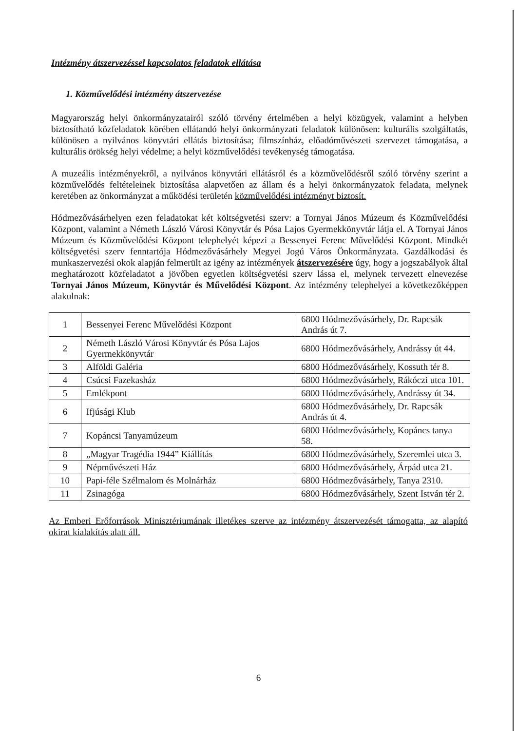Intézmény átszervezéssel kapcsolatos feladatok ellátása
1. Közművelődési intézmény átszervezése
Magyarország helyi önkormányzatairól szóló törvény értelmében a helyi közügyek, valamint a helyben biztosítható közfeladatok körében ellátandó helyi önkormányzati feladatok különösen: kulturális szolgáltatás, különösen a nyilvános könyvtári ellátás biztosítása; filmszínház, előadóművészeti szervezet támogatása, a kulturális örökség helyi védelme; a helyi közművelődési tevékenység támogatása.
A muzeális intézményekről, a nyilvános könyvtári ellátásról és a közművelődésről szóló törvény szerint a közművelődés feltételeinek biztosítása alapvetően az állam és a helyi önkormányzatok feladata, melynek keretében az önkormányzat a működési területén közművelődési intézményt biztosít.
Hódmezővásárhelyen ezen feladatokat két költségvetési szerv: a Tornyai János Múzeum és Közművelődési Központ, valamint a Németh László Városi Könyvtár és Pósa Lajos Gyermekkönyvtár látja el. A Tornyai János Múzeum és Közművelődési Központ telephelyét képezi a Bessenyei Ferenc Művelődési Központ. Mindkét költségvetési szerv fenntartója Hódmezővásárhely Megyei Jogú Város Önkormányzata. Gazdálkodási és munkaszervezési okok alapján felmerült az igény az intézmények átszervezésére úgy, hogy a jogszabályok által meghatározott közfeladatot a jövőben egyetlen költségvetési szerv lássa el, melynek tervezett elnevezése Tornyai János Múzeum, Könyvtár és Művelődési Központ. Az intézmény telephelyei a következőképpen alakulnak:
| 1 | Bessenyei Ferenc Művelődési Központ | 6800 Hódmezővásárhely, Dr. Rapcsák András út 7. |
| 2 | Németh László Városi Könyvtár és Pósa Lajos Gyermekkönyvtár | 6800 Hódmezővásárhely, Andrássy út 44. |
| 3 | Alföldi Galéria | 6800 Hódmezővásárhely, Kossuth tér 8. |
| 4 | Csúcsi Fazekasház | 6800 Hódmezővásárhely, Rákóczi utca 101. |
| 5 | Emlékpont | 6800 Hódmezővásárhely, Andrássy út 34. |
| 6 | Ifjúsági Klub | 6800 Hódmezővásárhely, Dr. Rapcsák András út 4. |
| 7 | Kopáncsi Tanyamúzeum | 6800 Hódmezővásárhely, Kopáncs tanya 58. |
| 8 | „Magyar Tragédia 1944” Kiállítás | 6800 Hódmezővásárhely, Szeremlei utca 3. |
| 9 | Népművészeti Ház | 6800 Hódmezővásárhely, Árpád utca 21. |
| 10 | Papi-féle Szélmalom és Molnárház | 6800 Hódmezővásárhely, Tanya 2310. |
| 11 | Zsinagóga | 6800 Hódmezővásárhely, Szent István tér 2. |
Az Emberi Erőforrások Minisztériumának illetékes szerve az intézmény átszervezését támogatta, az alapító okirat kialakítás alatt áll.
6